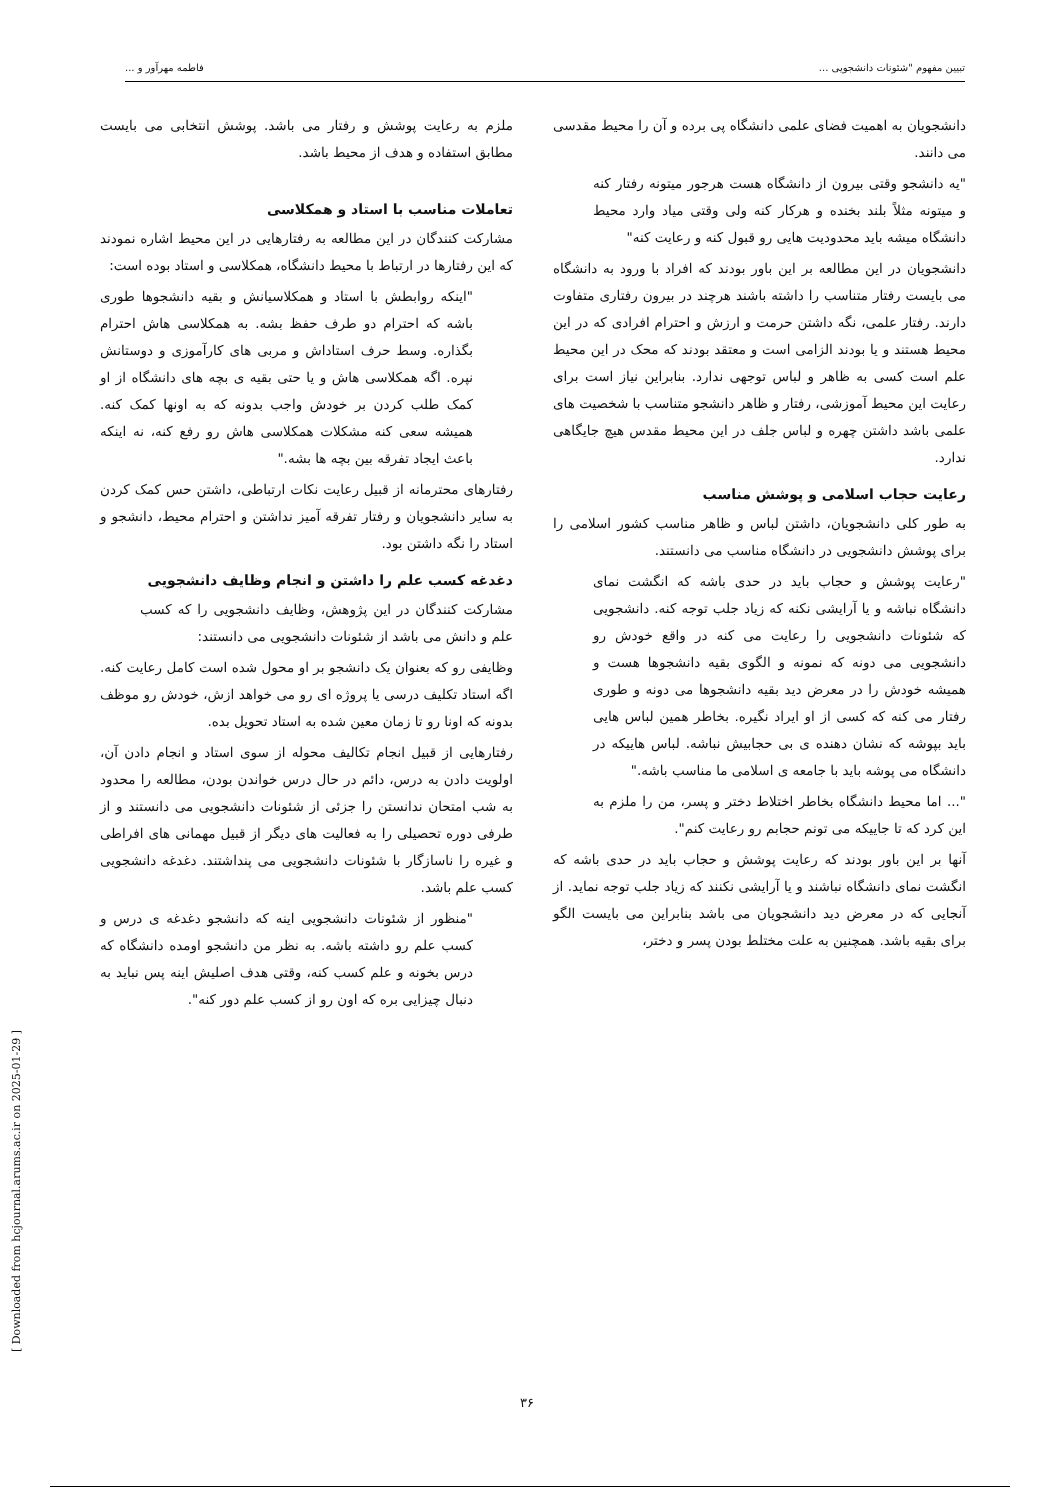تبیین مفهوم "شئونات دانشجویی ... فاطمه مهرآور و ...
دانشجویان به اهمیت فضای علمی دانشگاه پی برده و آن را محیط مقدسی می دانند.
"یه دانشجو وقتی بیرون از دانشگاه هست هرجور میتونه رفتار کنه و میتونه مثلاً بلند بخنده و هرکار کنه ولی وقتی میاد وارد محیط دانشگاه میشه باید محدودیت هایی رو قبول کنه و رعایت کنه"
دانشجویان در این مطالعه بر این باور بودند که افراد با ورود به دانشگاه می بایست رفتار متناسب را داشته باشند هرچند در بیرون رفتاری متفاوت دارند. رفتار علمی، نگه داشتن حرمت و ارزش و احترام افرادی که در این محیط هستند و یا بودند الزامی است و معتقد بودند که محک در این محیط علم است کسی به ظاهر و لباس توجهی ندارد. بنابراین نیاز است برای رعایت این محیط آموزشی، رفتار و ظاهر دانشجو متناسب با شخصیت های علمی باشد داشتن چهره و لباس جلف در این محیط مقدس هیچ جایگاهی ندارد.
رعایت حجاب اسلامی و پوشش مناسب
به طور کلی دانشجویان، داشتن لباس و ظاهر مناسب کشور اسلامی را برای پوشش دانشجویی در دانشگاه مناسب می دانستند.
"رعایت پوشش و حجاب باید در حدی باشه که انگشت نمای دانشگاه نباشه و یا آرایشی نکنه که زیاد جلب توجه کنه. دانشجویی که شئونات دانشجویی را رعایت می کنه در واقع خودش رو دانشجویی می دونه که نمونه و الگوی بقیه دانشجوها هست و همیشه خودش را در معرض دید بقیه دانشجوها می دونه و طوری رفتار می کنه که کسی از او ایراد نگیره. بخاطر همین لباس هایی باید بپوشه که نشان دهنده ی بی حجابیش نباشه. لباس هاییکه در دانشگاه می پوشه باید با جامعه ی اسلامی ما مناسب باشه."
"... اما محیط دانشگاه بخاطر اختلاط دختر و پسر، من را ملزم به این کرد که تا جاییکه می تونم حجابم رو رعایت کنم".
آنها بر این باور بودند که رعایت پوشش و حجاب باید در حدی باشه که انگشت نمای دانشگاه نباشند و یا آرایشی نکنند که زیاد جلب توجه نماید. از آنجایی که در معرض دید دانشجویان می باشد بنابراین می بایست الگو برای بقیه باشد. همچنین به علت مختلط بودن پسر و دختر،
ملزم به رعایت پوشش و رفتار می باشد. پوشش انتخابی می بایست مطابق استفاده و هدف از محیط باشد.
تعاملات مناسب با استاد و همکلاسی
مشارکت کنندگان در این مطالعه به رفتارهایی در این محیط اشاره نمودند که این رفتارها در ارتباط با محیط دانشگاه، همکلاسی و استاد بوده است:
"اینکه روابطش با استاد و همکلاسیانش و بقیه دانشجوها طوری باشه که احترام دو طرف حفظ بشه. به همکلاسی هاش احترام بگذاره. وسط حرف استاداش و مربی های کارآموزی و دوستانش نپره. اگه همکلاسی هاش و یا حتی بقیه ی بچه های دانشگاه از او کمک طلب کردن بر خودش واجب بدونه که به اونها کمک کنه. همیشه سعی کنه مشکلات همکلاسی هاش رو رفع کنه، نه اینکه باعث ایجاد تفرقه بین بچه ها بشه."
رفتارهای محترمانه از قبیل رعایت نکات ارتباطی، داشتن حس کمک کردن به سایر دانشجویان و رفتار تفرقه آمیز نداشتن و احترام محیط، دانشجو و استاد را نگه داشتن بود.
دغدغه کسب علم را داشتن و انجام وظایف دانشجویی
مشارکت کنندگان در این پژوهش، وظایف دانشجویی را که کسب علم و دانش می باشد از شئونات دانشجویی می دانستند:
وظایفی رو که بعنوان یک دانشجو بر او محول شده است کامل رعایت کنه. اگه استاد تکلیف درسی یا پروژه ای رو می خواهد ازش، خودش رو موظف بدونه که اونا رو تا زمان معین شده به استاد تحویل بده.
رفتارهایی از قبیل انجام تکالیف محوله از سوی استاد و انجام دادن آن، اولویت دادن به درس، دائم در حال درس خواندن بودن، مطالعه را محدود به شب امتحان ندانستن را جزئی از شئونات دانشجویی می دانستند و از طرفی دوره تحصیلی را به فعالیت های دیگر از قبیل مهمانی های افراطی و غیره را ناسازگار با شئونات دانشجویی می پنداشتند. دغدغه دانشجویی کسب علم باشد.
"منظور از شئونات دانشجویی اینه که دانشجو دغدغه ی درس و کسب علم رو داشته باشه. به نظر من دانشجو اومده دانشگاه که درس بخونه و علم کسب کنه، وقتی هدف اصلیش اینه پس نباید به دنبال چیزایی بره که اون رو از کسب علم دور کنه".
[ Downloaded from hcjournal.arums.ac.ir on 2025-01-29 ]
۳۶